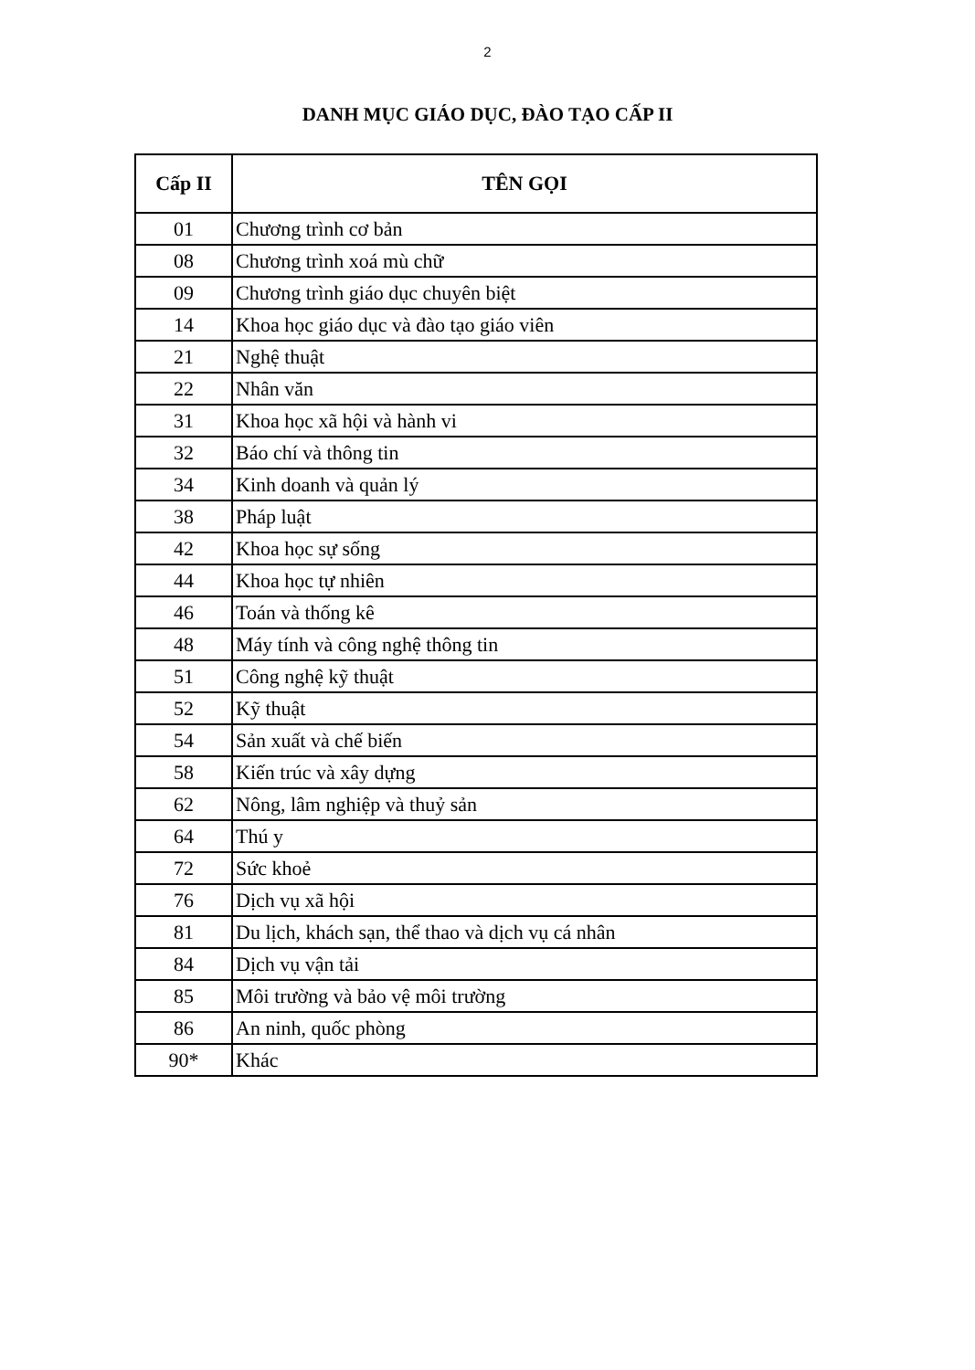2
DANH MỤC GIÁO DỤC, ĐÀO TẠO CẤP II
| Cấp II | TÊN GỌI |
| --- | --- |
| 01 | Chương trình cơ bản |
| 08 | Chương trình xoá mù chữ |
| 09 | Chương trình giáo dục chuyên biệt |
| 14 | Khoa học giáo dục và đào tạo giáo viên |
| 21 | Nghệ thuật |
| 22 | Nhân văn |
| 31 | Khoa học xã hội và hành vi |
| 32 | Báo chí và thông tin |
| 34 | Kinh doanh và quản lý |
| 38 | Pháp luật |
| 42 | Khoa học sự sống |
| 44 | Khoa học tự nhiên |
| 46 | Toán và thống kê |
| 48 | Máy tính và công nghệ thông tin |
| 51 | Công nghệ kỹ thuật |
| 52 | Kỹ thuật |
| 54 | Sản xuất và chế biến |
| 58 | Kiến trúc và xây dựng |
| 62 | Nông, lâm nghiệp và thuỷ sản |
| 64 | Thú y |
| 72 | Sức khoẻ |
| 76 | Dịch vụ xã hội |
| 81 | Du lịch, khách sạn, thể thao và dịch vụ cá nhân |
| 84 | Dịch vụ vận tải |
| 85 | Môi trường và bảo vệ môi trường |
| 86 | An ninh, quốc phòng |
| 90* | Khác |